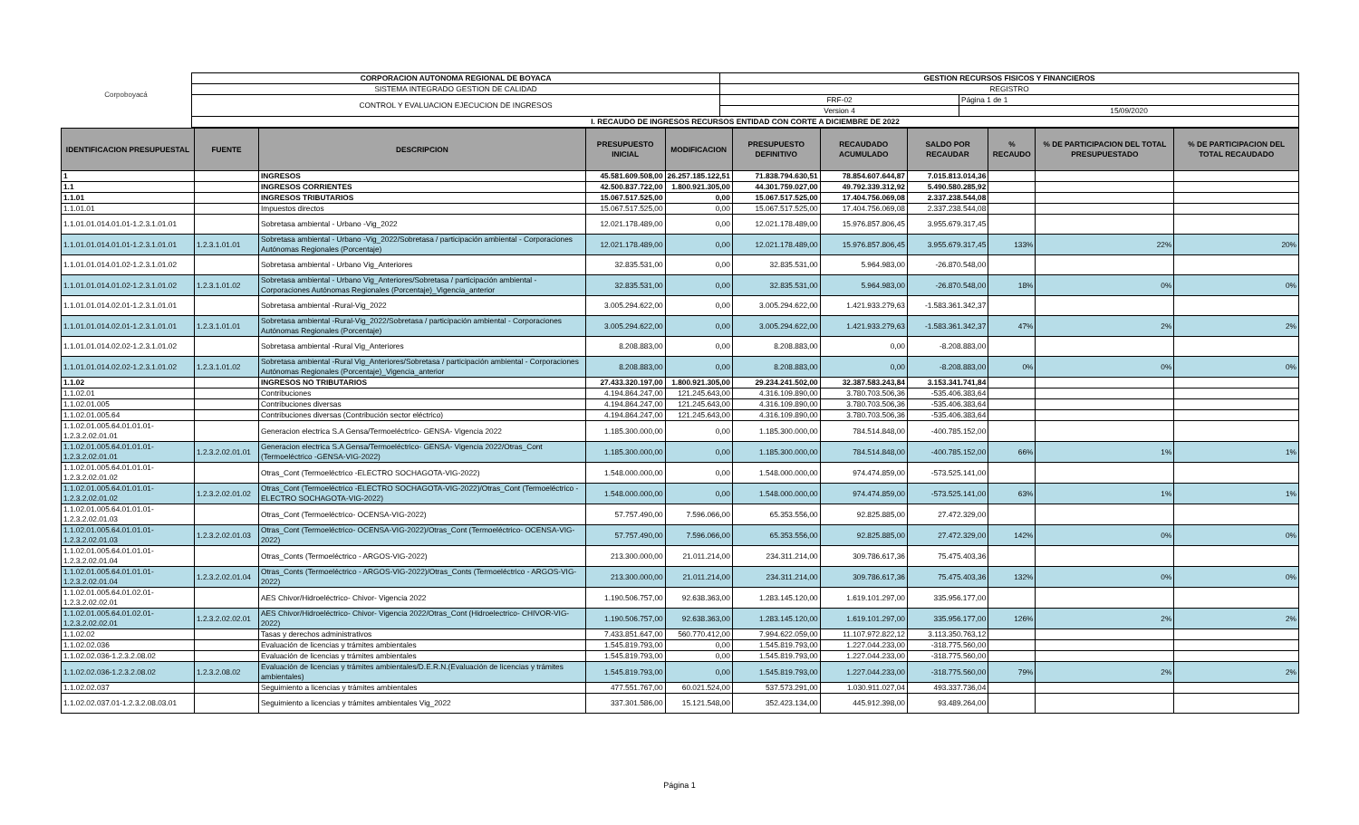| Corpoboyacá | CORPORACION AUTONOMA REGIONAL DE BOYACA | GESTION RECURSOS FISICOS Y FINANCIEROS | |
| | SISTEMA INTEGRADO GESTION DE CALIDAD | REGISTRO | |
| | CONTROL Y EVALUACION EJECUCION DE INGRESOS | FRF-02 | Página 1 de 1 |
| | | Version 4 | 15/09/2020 |
| | I. RECAUDO DE INGRESOS RECURSOS ENTIDAD CON CORTE A DICIEMBRE DE 2022 | | |
| IDENTIFICACION PRESUPUESTAL | FUENTE | DESCRIPCION | PRESUPUESTO INICIAL | MODIFICACION | PRESUPUESTO DEFINITIVO | RECAUDADO ACUMULADO | SALDO POR RECAUDAR | % RECAUDO | % DE PARTICIPACION DEL TOTAL PRESUPUESTADO | % DE PARTICIPACION DEL TOTAL RECAUDADO |
| --- | --- | --- | --- | --- | --- | --- | --- | --- | --- | --- |
| 1 | | INGRESOS | 45.581.609.508,00 | 26.257.185.122,51 | 71.838.794.630,51 | 78.854.607.644,87 | 7.015.813.014,36 | | | |
| 1.1 | | INGRESOS CORRIENTES | 42.500.837.722,00 | 1.800.921.305,00 | 44.301.759.027,00 | 49.792.339.312,92 | 5.490.580.285,92 | | | |
| 1.1.01 | | INGRESOS TRIBUTARIOS | 15.067.517.525,00 | 0,00 | 15.067.517.525,00 | 17.404.756.069,08 | 2.337.238.544,08 | | | |
| 1.1.01.01 | | Impuestos directos | 15.067.517.525,00 | 0,00 | 15.067.517.525,00 | 17.404.756.069,08 | 2.337.238.544,08 | | | |
| 1.1.01.01.014.01.01-1.2.3.1.01.01 | | Sobretasa ambiental - Urbano -Vig_2022 | 12.021.178.489,00 | 0,00 | 12.021.178.489,00 | 15.976.857.806,45 | 3.955.679.317,45 | | | |
| 1.1.01.01.014.01.01-1.2.3.1.01.01 | 1.2.3.1.01.01 | Sobretasa ambiental - Urbano -Vig_2022/Sobretasa / participación ambiental - Corporaciones Autónomas Regionales (Porcentaje) | 12.021.178.489,00 | 0,00 | 12.021.178.489,00 | 15.976.857.806,45 | 3.955.679.317,45 | 133% | 22% | 20% |
| 1.1.01.01.014.01.02-1.2.3.1.01.02 | | Sobretasa ambiental - Urbano Vig_Anteriores | 32.835.531,00 | 0,00 | 32.835.531,00 | 5.964.983,00 | -26.870.548,00 | | | |
| 1.1.01.01.014.01.02-1.2.3.1.01.02 | 1.2.3.1.01.02 | Sobretasa ambiental - Urbano Vig_Anteriores/Sobretasa / participación ambiental - Corporaciones Autónomas Regionales (Porcentaje)_Vigencia_anterior | 32.835.531,00 | 0,00 | 32.835.531,00 | 5.964.983,00 | -26.870.548,00 | 18% | 0% | 0% |
| 1.1.01.01.014.02.01-1.2.3.1.01.01 | | Sobretasa ambiental -Rural-Vig_2022 | 3.005.294.622,00 | 0,00 | 3.005.294.622,00 | 1.421.933.279,63 | -1.583.361.342,37 | | | |
| 1.1.01.01.014.02.01-1.2.3.1.01.01 | 1.2.3.1.01.01 | Sobretasa ambiental -Rural-Vig_2022/Sobretasa / participación ambiental - Corporaciones Autónomas Regionales (Porcentaje) | 3.005.294.622,00 | 0,00 | 3.005.294.622,00 | 1.421.933.279,63 | -1.583.361.342,37 | 47% | 2% | 2% |
| 1.1.01.01.014.02.02-1.2.3.1.01.02 | | Sobretasa ambiental -Rural Vig_Anteriores | 8.208.883,00 | 0,00 | 8.208.883,00 | 0,00 | -8.208.883,00 | | | |
| 1.1.01.01.014.02.02-1.2.3.1.01.02 | 1.2.3.1.01.02 | Sobretasa ambiental -Rural Vig_Anteriores/Sobretasa / participación ambiental - Corporaciones Autónomas Regionales (Porcentaje)_Vigencia_anterior | 8.208.883,00 | 0,00 | 8.208.883,00 | 0,00 | -8.208.883,00 | 0% | 0% | 0% |
| 1.1.02 | | INGRESOS NO TRIBUTARIOS | 27.433.320.197,00 | 1.800.921.305,00 | 29.234.241.502,00 | 32.387.583.243,84 | 3.153.341.741,84 | | | |
| 1.1.02.01 | | Contribuciones | 4.194.864.247,00 | 121.245.643,00 | 4.316.109.890,00 | 3.780.703.506,36 | -535.406.383,64 | | | |
| 1.1.02.01.005 | | Contribuciones diversas | 4.194.864.247,00 | 121.245.643,00 | 4.316.109.890,00 | 3.780.703.506,36 | -535.406.383,64 | | | |
| 1.1.02.01.005.64 | | Contribuciones diversas (Contribución sector eléctrico) | 4.194.864.247,00 | 121.245.643,00 | 4.316.109.890,00 | 3.780.703.506,36 | -535.406.383,64 | | | |
| 1.1.02.01.005.64.01.01.01-1.2.3.2.02.01.01 | | Generacion electrica S.A Gensa/Termoeléctrico- GENSA- Vigencia 2022 | 1.185.300.000,00 | 0,00 | 1.185.300.000,00 | 784.514.848,00 | -400.785.152,00 | | | |
| 1.1.02.01.005.64.01.01.01-1.2.3.2.02.01.01 | 1.2.3.2.02.01.01 | Generacion electrica S.A Gensa/Termoeléctrico- GENSA- Vigencia 2022/Otras_Cont (Termoeléctrico -GENSA-VIG-2022) | 1.185.300.000,00 | 0,00 | 1.185.300.000,00 | 784.514.848,00 | -400.785.152,00 | 66% | 1% | 1% |
| 1.1.02.01.005.64.01.01.01-1.2.3.2.02.01.02 | | Otras_Cont (Termoeléctrico -ELECTRO SOCHAGOTA-VIG-2022) | 1.548.000.000,00 | 0,00 | 1.548.000.000,00 | 974.474.859,00 | -573.525.141,00 | | | |
| 1.1.02.01.005.64.01.01.01-1.2.3.2.02.01.02 | 1.2.3.2.02.01.02 | Otras_Cont (Termoeléctrico -ELECTRO SOCHAGOTA-VIG-2022)/Otras_Cont (Termoeléctrico - ELECTRO SOCHAGOTA-VIG-2022) | 1.548.000.000,00 | 0,00 | 1.548.000.000,00 | 974.474.859,00 | -573.525.141,00 | 63% | 1% | 1% |
| 1.1.02.01.005.64.01.01.01-1.2.3.2.02.01.03 | | Otras_Cont (Termoeléctrico- OCENSA-VIG-2022) | 57.757.490,00 | 7.596.066,00 | 65.353.556,00 | 92.825.885,00 | 27.472.329,00 | | | |
| 1.1.02.01.005.64.01.01.01-1.2.3.2.02.01.03 | 1.2.3.2.02.01.03 | Otras_Cont (Termoeléctrico- OCENSA-VIG-2022)/Otras_Cont (Termoeléctrico- OCENSA-VIG-2022) | 57.757.490,00 | 7.596.066,00 | 65.353.556,00 | 92.825.885,00 | 27.472.329,00 | 142% | 0% | 0% |
| 1.1.02.01.005.64.01.01.01-1.2.3.2.02.01.04 | | Otras_Conts (Termoeléctrico - ARGOS-VIG-2022) | 213.300.000,00 | 21.011.214,00 | 234.311.214,00 | 309.786.617,36 | 75.475.403,36 | | | |
| 1.1.02.01.005.64.01.01.01-1.2.3.2.02.01.04 | 1.2.3.2.02.01.04 | Otras_Conts (Termoeléctrico - ARGOS-VIG-2022)/Otras_Conts (Termoeléctrico - ARGOS-VIG-2022) | 213.300.000,00 | 21.011.214,00 | 234.311.214,00 | 309.786.617,36 | 75.475.403,36 | 132% | 0% | 0% |
| 1.1.02.01.005.64.01.02.01-1.2.3.2.02.02.01 | | AES Chivor/Hidroeléctrico- Chivor- Vigencia 2022 | 1.190.506.757,00 | 92.638.363,00 | 1.283.145.120,00 | 1.619.101.297,00 | 335.956.177,00 | | | |
| 1.1.02.01.005.64.01.02.01-1.2.3.2.02.02.01 | 1.2.3.2.02.02.01 | AES Chivor/Hidroeléctrico- Chivor- Vigencia 2022/Otras_Cont (Hidroelectrico- CHIVOR-VIG-2022) | 1.190.506.757,00 | 92.638.363,00 | 1.283.145.120,00 | 1.619.101.297,00 | 335.956.177,00 | 126% | 2% | 2% |
| 1.1.02.02 | | Tasas y derechos administrativos | 7.433.851.647,00 | 560.770.412,00 | 7.994.622.059,00 | 11.107.972.822,12 | 3.113.350.763,12 | | | |
| 1.1.02.02.036 | | Evaluación de licencias y trámites ambientales | 1.545.819.793,00 | 0,00 | 1.545.819.793,00 | 1.227.044.233,00 | -318.775.560,00 | | | |
| 1.1.02.02.036-1.2.3.2.08.02 | | Evaluación de licencias y trámites ambientales | 1.545.819.793,00 | 0,00 | 1.545.819.793,00 | 1.227.044.233,00 | -318.775.560,00 | | | |
| 1.1.02.02.036-1.2.3.2.08.02 | 1.2.3.2.08.02 | Evaluación de licencias y trámites ambientales/D.E.R.N.(Evaluación de licencias y trámites ambientales) | 1.545.819.793,00 | 0,00 | 1.545.819.793,00 | 1.227.044.233,00 | -318.775.560,00 | 79% | 2% | 2% |
| 1.1.02.02.037 | | Seguimiento a licencias y trámites ambientales | 477.551.767,00 | 60.021.524,00 | 537.573.291,00 | 1.030.911.027,04 | 493.337.736,04 | | | |
| 1.1.02.02.037.01-1.2.3.2.08.03.01 | | Seguimiento a licencias y trámites ambientales Vig_2022 | 337.301.586,00 | 15.121.548,00 | 352.423.134,00 | 445.912.398,00 | 93.489.264,00 | | | |
Página 1